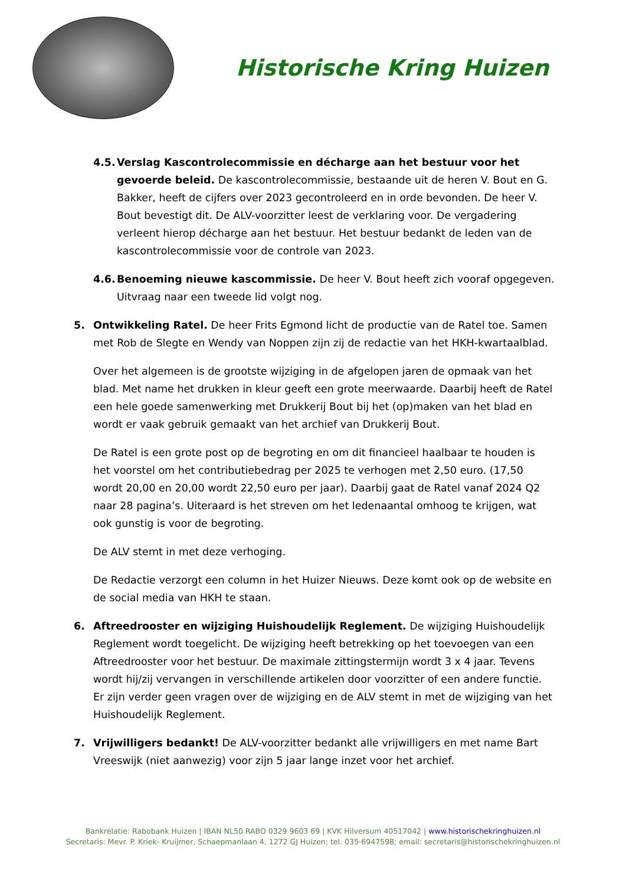Historische Kring Huizen
4.5.
Verslag Kascontrolecommissie en décharge aan het bestuur voor het gevoerde beleid. De kascontrolecommissie, bestaande uit de heren V. Bout en G. Bakker, heeft de cijfers over 2023 gecontroleerd en in orde bevonden. De heer V. Bout bevestigt dit. De ALV-voorzitter leest de verklaring voor. De vergadering verleent hierop décharge aan het bestuur. Het bestuur bedankt de leden van de kascontrolecommissie voor de controle van 2023.
4.6.
Benoeming nieuwe kascommissie. De heer V. Bout heeft zich vooraf opgegeven. Uitvraag naar een tweede lid volgt nog.
5. Ontwikkeling Ratel. De heer Frits Egmond licht de productie van de Ratel toe. Samen met Rob de Slegte en Wendy van Noppen zijn zij de redactie van het HKH-kwartaalblad.
Over het algemeen is de grootste wijziging in de afgelopen jaren de opmaak van het blad. Met name het drukken in kleur geeft een grote meerwaarde. Daarbij heeft de Ratel een hele goede samenwerking met Drukkerij Bout bij het (op)maken van het blad en wordt er vaak gebruik gemaakt van het archief van Drukkerij Bout.
De Ratel is een grote post op de begroting en om dit financieel haalbaar te houden is het voorstel om het contributiebedrag per 2025 te verhogen met 2,50 euro. (17,50 wordt 20,00 en 20,00 wordt 22,50 euro per jaar). Daarbij gaat de Ratel vanaf 2024 Q2 naar 28 pagina’s. Uiteraard is het streven om het ledenaantal omhoog te krijgen, wat ook gunstig is voor de begroting.
De ALV stemt in met deze verhoging.
De Redactie verzorgt een column in het Huizer Nieuws. Deze komt ook op de website en de social media van HKH te staan.
6. Aftreedrooster en wijziging Huishoudelijk Reglement. De wijziging Huishoudelijk Reglement wordt toegelicht. De wijziging heeft betrekking op het toevoegen van een Aftreedrooster voor het bestuur. De maximale zittingstermijn wordt 3 x 4 jaar. Tevens wordt hij/zij vervangen in verschillende artikelen door voorzitter of een andere functie. Er zijn verder geen vragen over de wijziging en de ALV stemt in met de wijziging van het Huishoudelijk Reglement.
7. Vrijwilligers bedankt! De ALV-voorzitter bedankt alle vrijwilligers en met name Bart Vreeswijk (niet aanwezig) voor zijn 5 jaar lange inzet voor het archief.
Bankrelatie: Rabobank Huizen | IBAN NL50 RABO 0329 9603 69 | KVK Hilversum 40517042 | www.historischekringhuizen.nl
Secretaris: Mevr. P. Kriek- Kruijmer, Schaepmanlaan 4, 1272 GJ Huizen; tel. 035-6947598; email: secretaris@historischekringhuizen.nl